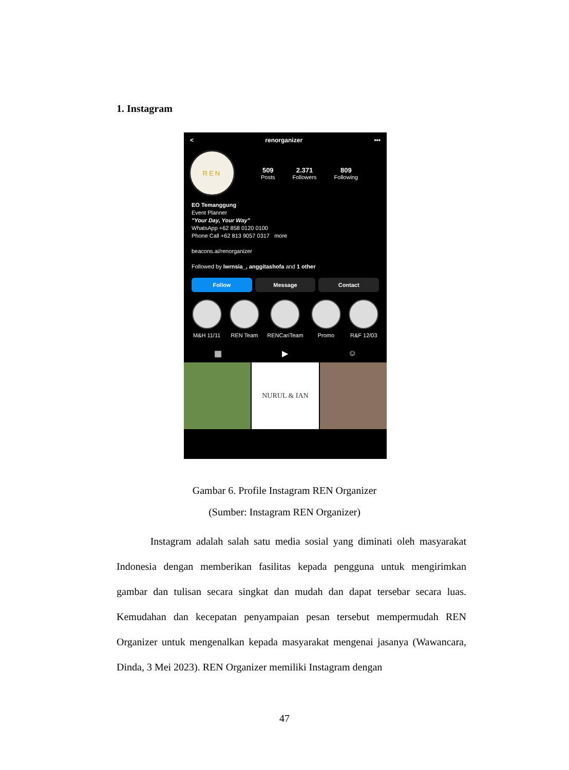1. Instagram
< renorganizer •••
REN
509
Posts
2.371
Followers
809
Following
EO Temanggung
Event Planner
"Your Day, Your Way"
WhatsApp +62 858 0120 0100
Phone Call +62 813 9057 0317 more
beacons.ai/renorganizer
Followed by lwrnsia_, anggitashofa and 1 other
Follow Message Contact
M&H 11/11 REN Team RENCariTeam Promo R&F 12/03
▦ ▶ ☺
NURUL & IAN
Gambar 6. Profile Instagram REN Organizer
(Sumber: Instagram REN Organizer)
Instagram adalah salah satu media sosial yang diminati oleh masyarakat Indonesia dengan memberikan fasilitas kepada pengguna untuk mengirimkan gambar dan tulisan secara singkat dan mudah dan dapat tersebar secara luas. Kemudahan dan kecepatan penyampaian pesan tersebut mempermudah REN Organizer untuk mengenalkan kepada masyarakat mengenai jasanya (Wawancara, Dinda, 3 Mei 2023). REN Organizer memiliki Instagram dengan
47